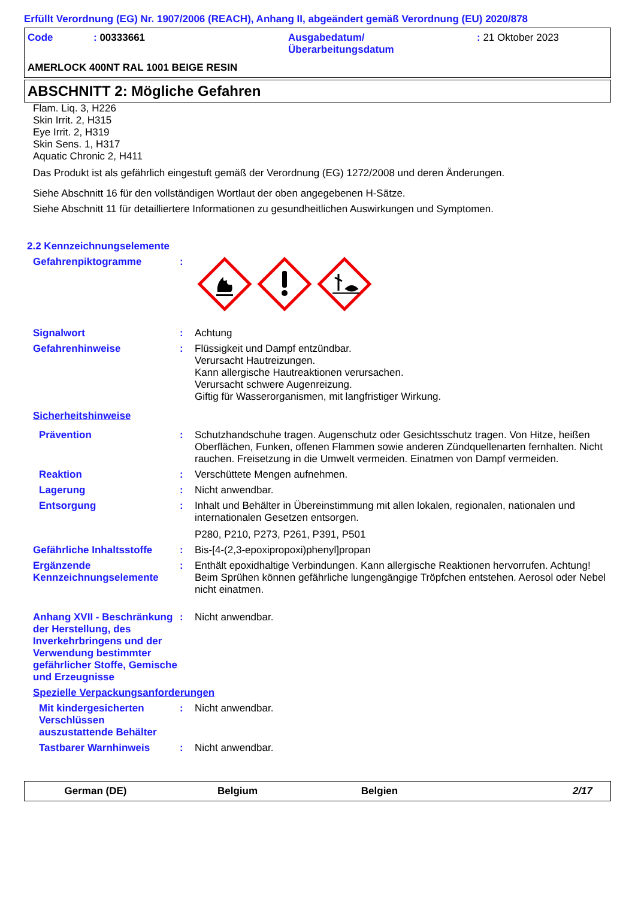Erfüllt Verordnung (EG) Nr. 1907/2006 (REACH), Anhang II, abgeändert gemäß Verordnung (EU) 2020/878
Code
: 00333661
Ausgabedatum/
Überarbeitungsdatum
: 21 Oktober 2023
AMERLOCK 400NT RAL 1001 BEIGE RESIN
ABSCHNITT 2: Mögliche Gefahren
Flam. Liq. 3, H226
Skin Irrit. 2, H315
Eye Irrit. 2, H319
Skin Sens. 1, H317
Aquatic Chronic 2, H411
Das Produkt ist als gefährlich eingestuft gemäß der Verordnung (EG) 1272/2008 und deren Änderungen.
Siehe Abschnitt 16 für den vollständigen Wortlaut der oben angegebenen H-Sätze.
Siehe Abschnitt 11 für detailliertere Informationen zu gesundheitlichen Auswirkungen und Symptomen.
2.2 Kennzeichnungselemente
Gefahrenpiktogramme :
Signalwort : Achtung
Gefahrenhinweise : Flüssigkeit und Dampf entzündbar.
Verursacht Hautreizungen.
Kann allergische Hautreaktionen verursachen.
Verursacht schwere Augenreizung.
Giftig für Wasserorganismen, mit langfristiger Wirkung.
Sicherheitshinweise
Prävention : Schutzhandschuhe tragen. Augenschutz oder Gesichtsschutz tragen. Von Hitze, heißen Oberflächen, Funken, offenen Flammen sowie anderen Zündquellenarten fernhalten. Nicht rauchen. Freisetzung in die Umwelt vermeiden. Einatmen von Dampf vermeiden.
Reaktion : Verschüttete Mengen aufnehmen.
Lagerung : Nicht anwendbar.
Entsorgung : Inhalt und Behälter in Übereinstimmung mit allen lokalen, regionalen, nationalen und internationalen Gesetzen entsorgen.
P280, P210, P273, P261, P391, P501
Gefährliche Inhaltsstoffe
: Bis-[4-(2,3-epoxipropoxi)phenyl]propan
Ergänzende Kennzeichnungselemente
: Enthält epoxidhaltige Verbindungen. Kann allergische Reaktionen hervorrufen. Achtung! Beim Sprühen können gefährliche lungengängige Tröpfchen entstehen. Aerosol oder Nebel nicht einatmen.
Anhang XVII - Beschränkung der Herstellung, des Inverkehrbringens und der Verwendung bestimmter gefährlicher Stoffe, Gemische und Erzeugnisse
: Nicht anwendbar.
Spezielle Verpackungsanforderungen
Mit kindergesicherten Verschlüssen auszustattende Behälter
: Nicht anwendbar.
Tastbarer Warnhinweis : Nicht anwendbar.
German (DE) Belgium Belgien 2/17